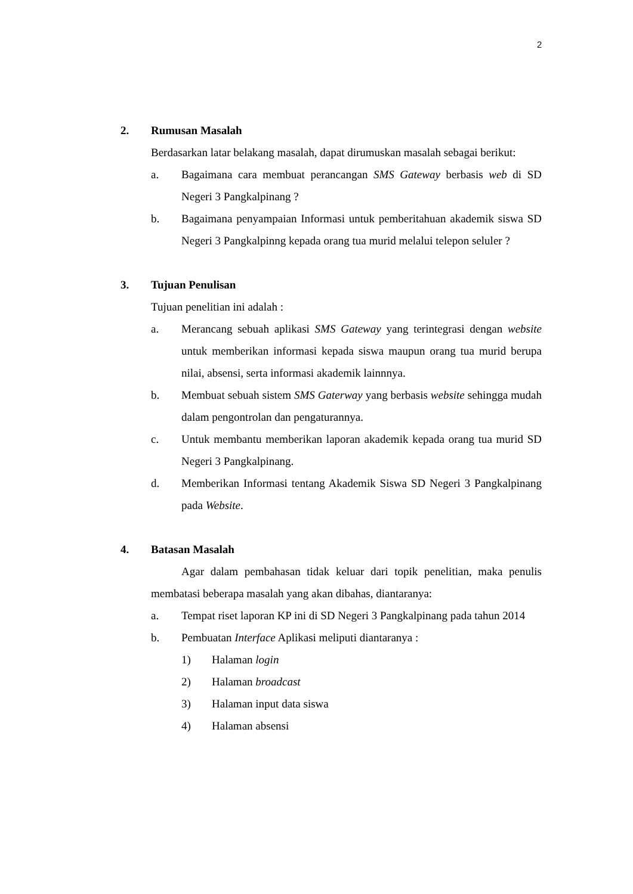2
2. Rumusan Masalah
Berdasarkan latar belakang masalah, dapat dirumuskan masalah sebagai berikut:
a. Bagaimana cara membuat perancangan SMS Gateway berbasis web di SD Negeri 3 Pangkalpinang ?
b. Bagaimana penyampaian Informasi untuk pemberitahuan akademik siswa SD Negeri 3 Pangkalpinng kepada orang tua murid melalui telepon seluler ?
3. Tujuan Penulisan
Tujuan penelitian ini adalah :
a. Merancang sebuah aplikasi SMS Gateway yang terintegrasi dengan website untuk memberikan informasi kepada siswa maupun orang tua murid berupa nilai, absensi, serta informasi akademik lainnnya.
b. Membuat sebuah sistem SMS Gaterway yang berbasis website sehingga mudah dalam pengontrolan dan pengaturannya.
c. Untuk membantu memberikan laporan akademik kepada orang tua murid SD Negeri 3 Pangkalpinang.
d. Memberikan Informasi tentang Akademik Siswa SD Negeri 3 Pangkalpinang pada Website.
4. Batasan Masalah
Agar dalam pembahasan tidak keluar dari topik penelitian, maka penulis membatasi beberapa masalah yang akan dibahas, diantaranya:
a. Tempat riset laporan KP ini di SD Negeri 3 Pangkalpinang pada tahun 2014
b. Pembuatan Interface Aplikasi meliputi diantaranya :
1) Halaman login
2) Halaman broadcast
3) Halaman input data siswa
4) Halaman absensi